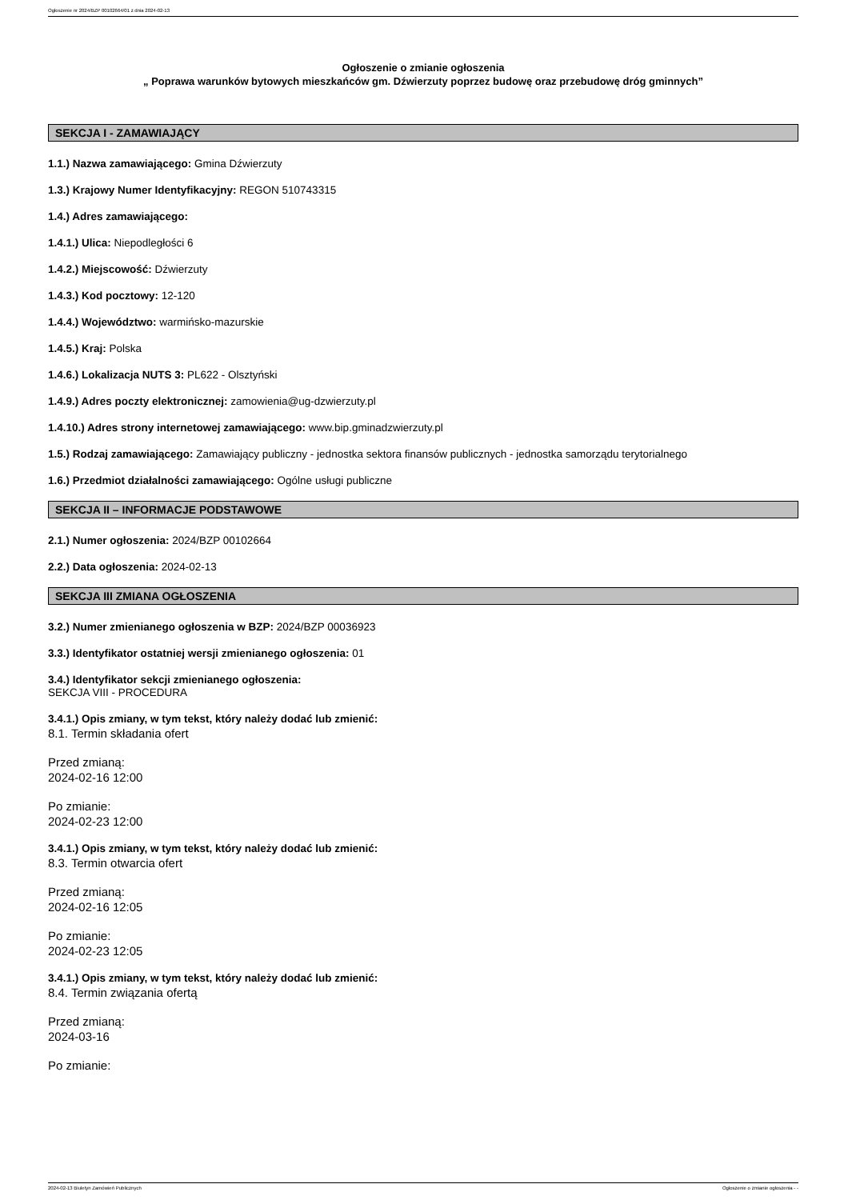Ogłoszenie nr 2024/BZP 00102664/01 z dnia 2024-02-13
Ogłoszenie o zmianie ogłoszenia
„ Poprawa warunków bytowych mieszkańców gm. Dźwierzuty poprzez budowę oraz przebudowę dróg gminnych”
SEKCJA I - ZAMAWIAJĄCY
1.1.) Nazwa zamawiającego: Gmina Dźwierzuty
1.3.) Krajowy Numer Identyfikacyjny: REGON 510743315
1.4.) Adres zamawiającego:
1.4.1.) Ulica: Niepodległości 6
1.4.2.) Miejscowość: Dźwierzuty
1.4.3.) Kod pocztowy: 12-120
1.4.4.) Województwo: warmińsko-mazurskie
1.4.5.) Kraj: Polska
1.4.6.) Lokalizacja NUTS 3: PL622 - Olsztyński
1.4.9.) Adres poczty elektronicznej: zamowienia@ug-dzwierzuty.pl
1.4.10.) Adres strony internetowej zamawiającego: www.bip.gminadzwierzuty.pl
1.5.) Rodzaj zamawiającego: Zamawiający publiczny - jednostka sektora finansów publicznych - jednostka samorządu terytorialnego
1.6.) Przedmiot działalności zamawiającego: Ogólne usługi publiczne
SEKCJA II – INFORMACJE PODSTAWOWE
2.1.) Numer ogłoszenia: 2024/BZP 00102664
2.2.) Data ogłoszenia: 2024-02-13
SEKCJA III ZMIANA OGŁOSZENIA
3.2.) Numer zmienianego ogłoszenia w BZP: 2024/BZP 00036923
3.3.) Identyfikator ostatniej wersji zmienianego ogłoszenia: 01
3.4.) Identyfikator sekcji zmienianego ogłoszenia:
SEKCJA VIII - PROCEDURA
3.4.1.) Opis zmiany, w tym tekst, który należy dodać lub zmienić:
8.1. Termin składania ofert
Przed zmianą:
2024-02-16 12:00
Po zmianie:
2024-02-23 12:00
3.4.1.) Opis zmiany, w tym tekst, który należy dodać lub zmienić:
8.3. Termin otwarcia ofert
Przed zmianą:
2024-02-16 12:05
Po zmianie:
2024-02-23 12:05
3.4.1.) Opis zmiany, w tym tekst, który należy dodać lub zmienić:
8.4. Termin związania ofertą
Przed zmianą:
2024-03-16
Po zmianie:
2024-02-13 Biuletyn Zamówień Publicznych Ogłoszenie o zmianie ogłoszenia - -